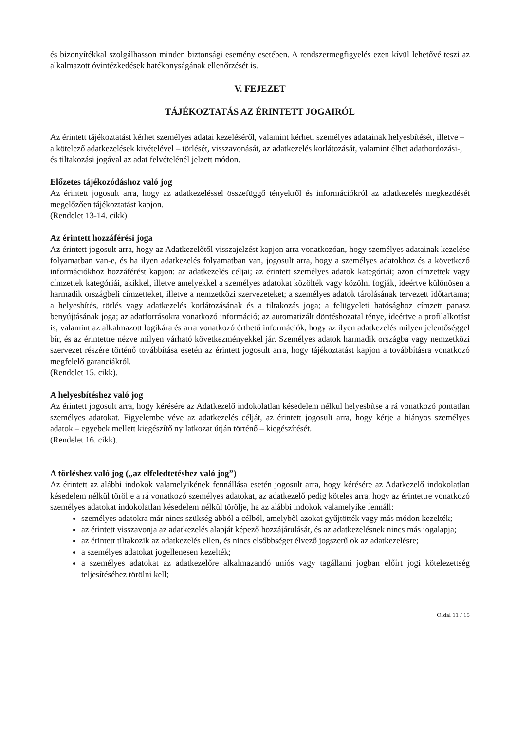és bizonyítékkal szolgálhasson minden biztonsági esemény esetében. A rendszermegfigyelés ezen kívül lehetővé teszi az alkalmazott óvintézkedések hatékonyságának ellenőrzését is.
V. FEJEZET
TÁJÉKOZTATÁS AZ ÉRINTETT JOGAIRÓL
Az érintett tájékoztatást kérhet személyes adatai kezeléséről, valamint kérheti személyes adatainak helyesbítését, illetve – a kötelező adatkezelések kivételével – törlését, visszavonását, az adatkezelés korlátozását, valamint élhet adathordozási-, és tiltakozási jogával az adat felvételénél jelzett módon.
Előzetes tájékozódáshoz való jog
Az érintett jogosult arra, hogy az adatkezeléssel összefüggő tényekről és információkról az adatkezelés megkezdését megelőzően tájékoztatást kapjon.
(Rendelet 13-14. cikk)
Az érintett hozzáférési joga
Az érintett jogosult arra, hogy az Adatkezelőtől visszajelzést kapjon arra vonatkozóan, hogy személyes adatainak kezelése folyamatban van-e, és ha ilyen adatkezelés folyamatban van, jogosult arra, hogy a személyes adatokhoz és a következő információkhoz hozzáférést kapjon: az adatkezelés céljai; az érintett személyes adatok kategóriái; azon címzettek vagy címzettek kategóriái, akikkel, illetve amelyekkel a személyes adatokat közölték vagy közölni fogják, ideértve különösen a harmadik országbeli címzetteket, illetve a nemzetközi szervezeteket; a személyes adatok tárolásának tervezett időtartama; a helyesbítés, törlés vagy adatkezelés korlátozásának és a tiltakozás joga; a felügyeleti hatósághoz címzett panasz benyújtásának joga; az adatforrásokra vonatkozó információ; az automatizált döntéshozatal ténye, ideértve a profilalkotást is, valamint az alkalmazott logikára és arra vonatkozó érthető információk, hogy az ilyen adatkezelés milyen jelentőséggel bír, és az érintettre nézve milyen várható következményekkel jár. Személyes adatok harmadik országba vagy nemzetközi szervezet részére történő továbbítása esetén az érintett jogosult arra, hogy tájékoztatást kapjon a továbbításra vonatkozó megfelelő garanciákról.
(Rendelet 15. cikk).
A helyesbítéshez való jog
Az érintett jogosult arra, hogy kérésére az Adatkezelő indokolatlan késedelem nélkül helyesbítse a rá vonatkozó pontatlan személyes adatokat. Figyelembe véve az adatkezelés célját, az érintett jogosult arra, hogy kérje a hiányos személyes adatok – egyebek mellett kiegészítő nyilatkozat útján történő – kiegészítését.
(Rendelet 16. cikk).
A törléshez való jog („az elfeledtetéshez való jog”)
Az érintett az alábbi indokok valamelyikének fennállása esetén jogosult arra, hogy kérésére az Adatkezelő indokolatlan késedelem nélkül törölje a rá vonatkozó személyes adatokat, az adatkezelő pedig köteles arra, hogy az érintettre vonatkozó személyes adatokat indokolatlan késedelem nélkül törölje, ha az alábbi indokok valamelyike fennáll:
személyes adatokra már nincs szükség abból a célból, amelyből azokat gyűjtötték vagy más módon kezelték;
az érintett visszavonja az adatkezelés alapját képező hozzájárulását, és az adatkezelésnek nincs más jogalapja;
az érintett tiltakozik az adatkezelés ellen, és nincs elsőbbséget élvező jogszerű ok az adatkezelésre;
a személyes adatokat jogellenesen kezelték;
a személyes adatokat az adatkezelőre alkalmazandó uniós vagy tagállami jogban előírt jogi kötelezettség teljesítéséhez törölni kell;
Oldal 11 / 15